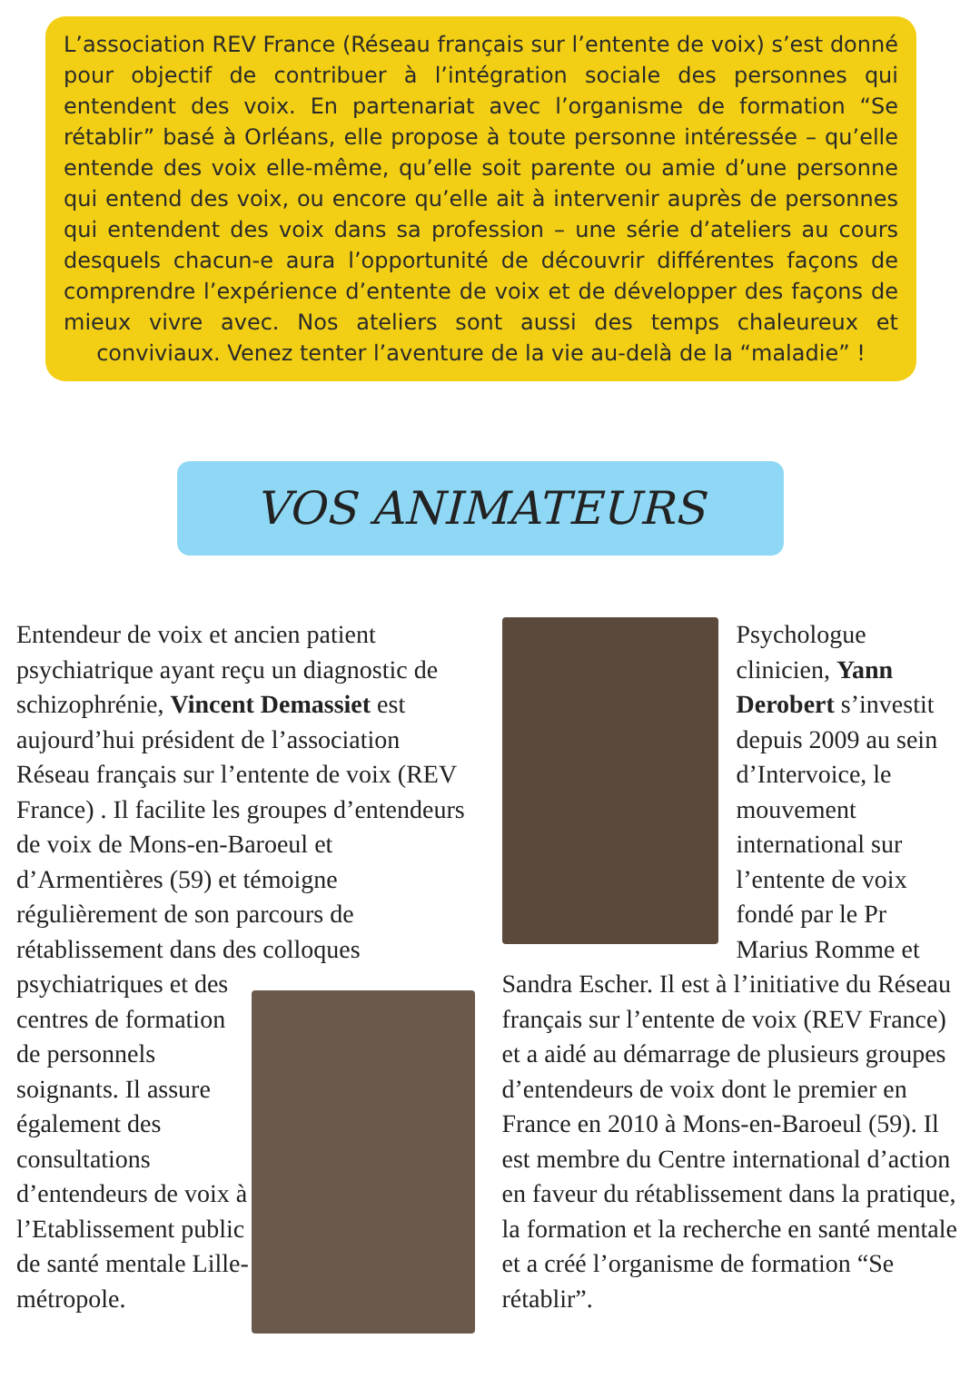L’association REV France (Réseau français sur l’entente de voix) s’est donné pour objectif de contribuer à l’intégration sociale des personnes qui entendent des voix. En partenariat avec l’organisme de formation “Se rétablir” basé à Orléans, elle propose à toute personne intéressée – qu’elle entende des voix elle-même, qu’elle soit parente ou amie d’une personne qui entend des voix, ou encore qu’elle ait à intervenir auprès de personnes qui entendent des voix dans sa profession – une série d’ateliers au cours desquels chacun-e aura l’opportunité de découvrir différentes façons de comprendre l’expérience d’entente de voix et de développer des façons de mieux vivre avec. Nos ateliers sont aussi des temps chaleureux et conviviaux. Venez tenter l’aventure de la vie au-delà de la “maladie” !
VOS ANIMATEURS
Entendeur de voix et ancien patient psychiatrique ayant reçu un diagnostic de schizophrénie, Vincent Demassiet est aujourd’hui président de l’association Réseau français sur l’entente de voix (REV France) . Il facilite les groupes d’entendeurs de voix de Mons-en-Baroeul et d’Armentières (59) et témoigne régulièrement de son parcours de rétablissement dans des colloques psychiatriques et des centres de formation de personnels soignants. Il assure également des consultations d’entendeurs de voix à l’Etablissement public de santé mentale Lille-métropole.
Psychologue clinicien, Yann Derobert s’investit depuis 2009 au sein d’Intervoice, le mouvement international sur l’entente de voix fondé par le Pr Marius Romme et Sandra Escher. Il est à l’initiative du Réseau français sur l’entente de voix (REV France) et a aidé au démarrage de plusieurs groupes d’entendeurs de voix dont le premier en France en 2010 à Mons-en-Baroeul (59). Il est membre du Centre international d’action en faveur du rétablissement dans la pratique, la formation et la recherche en santé mentale et a créé l’organisme de formation “Se rétablir”.